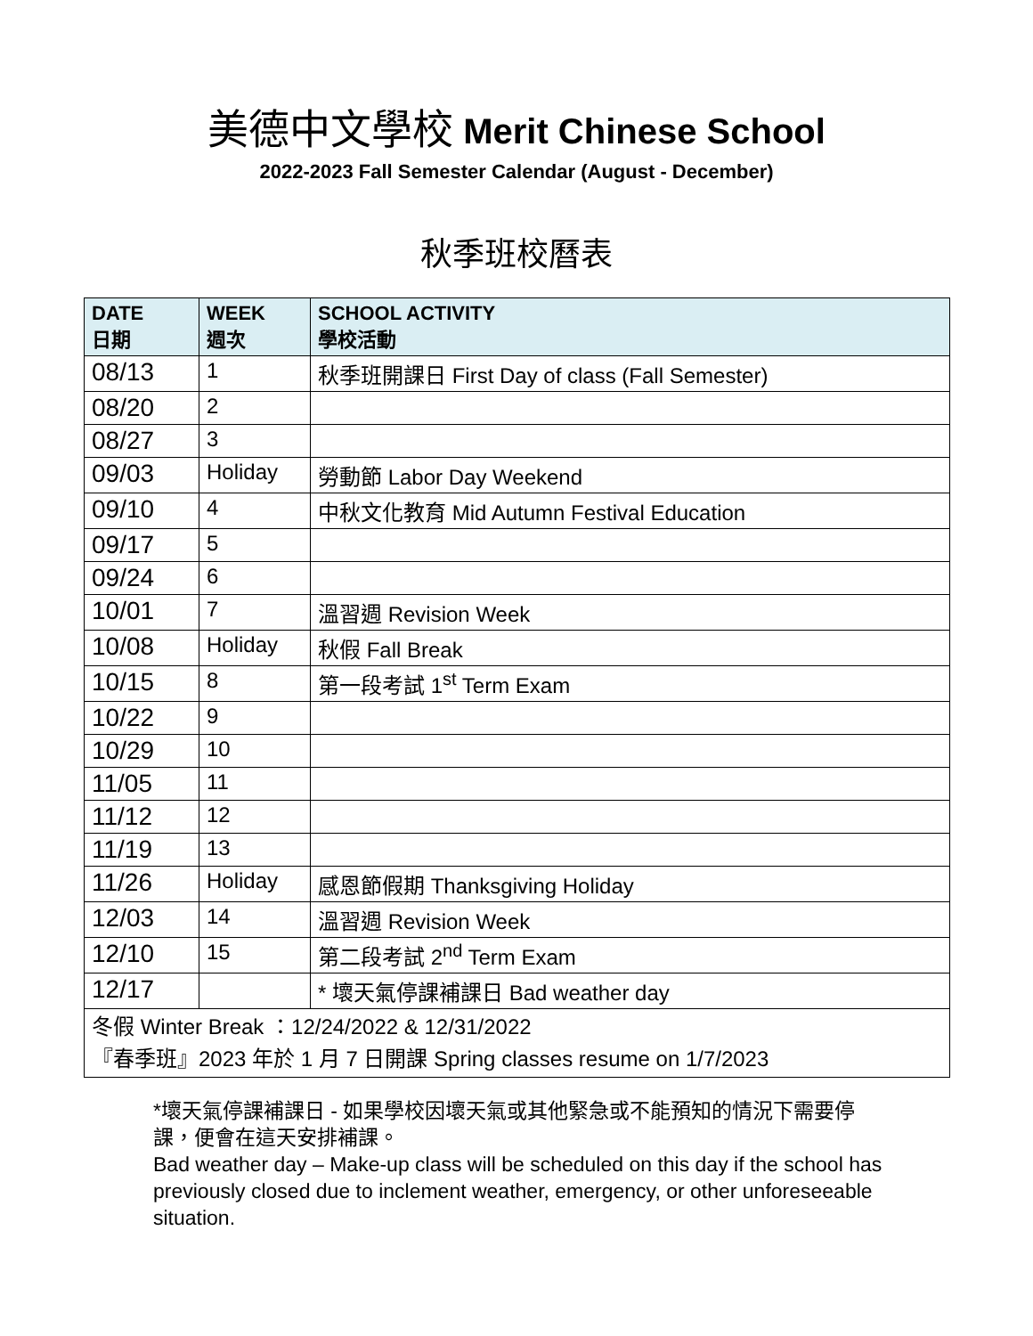美德中文學校 Merit Chinese School
2022-2023 Fall Semester Calendar (August - December)
秋季班校曆表
| DATE 日期 | WEEK 週次 | SCHOOL ACTIVITY 學校活動 |
| --- | --- | --- |
| 08/13 | 1 | 秋季班開課日 First Day of class (Fall Semester) |
| 08/20 | 2 | |
| 08/27 | 3 | |
| 09/03 | Holiday | 勞動節 Labor Day Weekend |
| 09/10 | 4 | 中秋文化教育 Mid Autumn Festival Education |
| 09/17 | 5 | |
| 09/24 | 6 | |
| 10/01 | 7 | 溫習週 Revision Week |
| 10/08 | Holiday | 秋假 Fall Break |
| 10/15 | 8 | 第一段考試 1<sup>st</sup> Term Exam |
| 10/22 | 9 | |
| 10/29 | 10 | |
| 11/05 | 11 | |
| 11/12 | 12 | |
| 11/19 | 13 | |
| 11/26 | Holiday | 感恩節假期 Thanksgiving Holiday |
| 12/03 | 14 | 溫習週 Revision Week |
| 12/10 | 15 | 第二段考試 2<sup>nd</sup> Term Exam |
| 12/17 | | * 壞天氣停課補課日 Bad weather day |
| 冬假 Winter Break ：12/24/2022 & 12/31/2022 『春季班』2023 年於 1 月 7 日開課 Spring classes resume on 1/7/2023 | | |
*壞天氣停課補課日 - 如果學校因壞天氣或其他緊急或不能預知的情況下需要停課，便會在這天安排補課。
Bad weather day – Make-up class will be scheduled on this day if the school has previously closed due to inclement weather, emergency, or other unforeseeable situation.